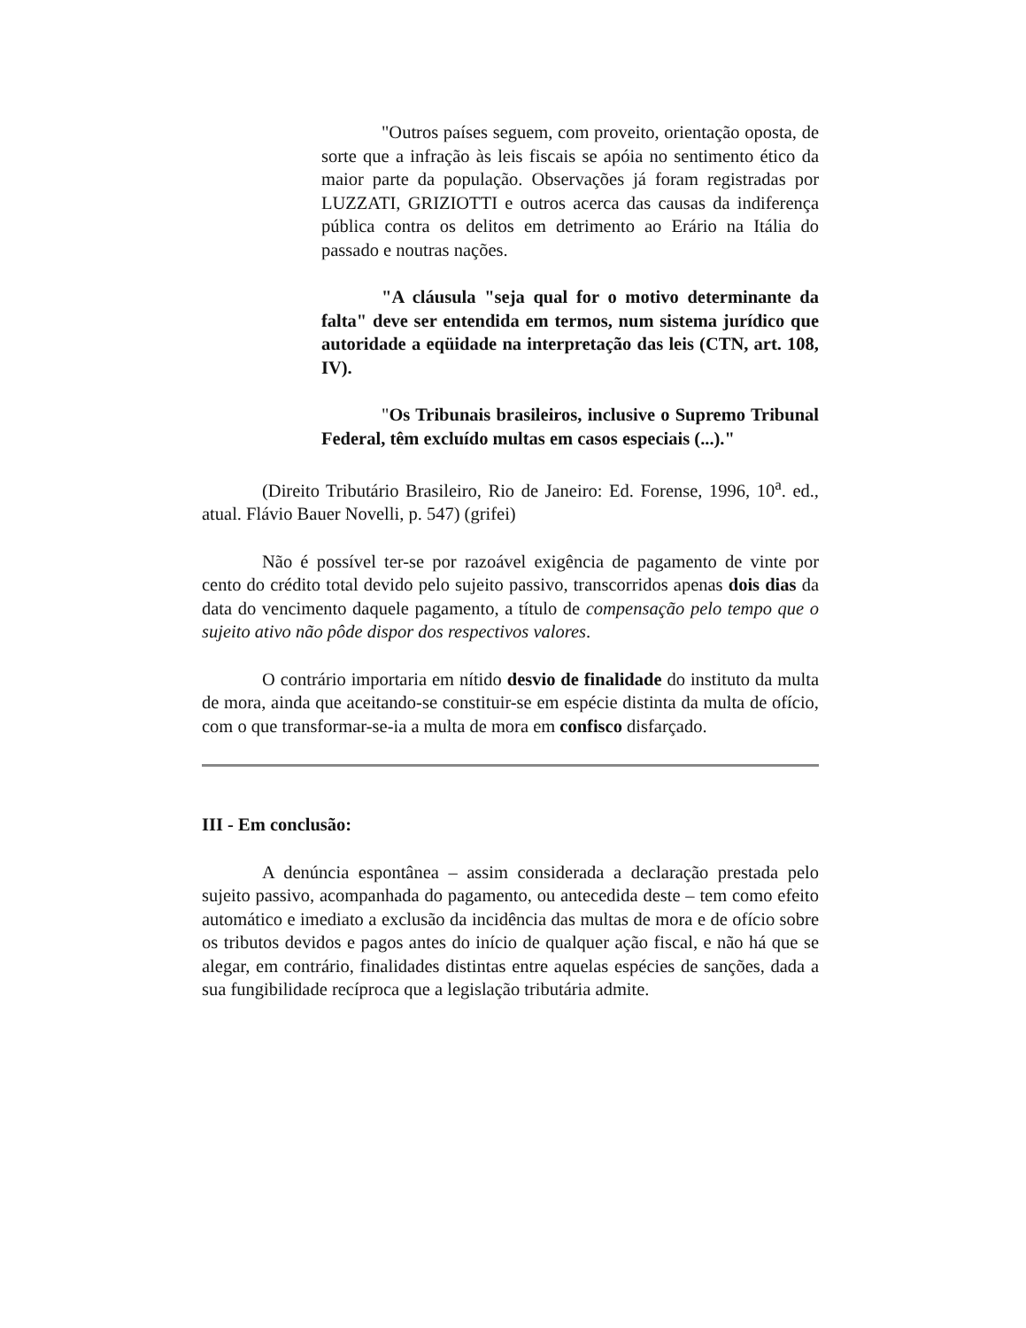"Outros países seguem, com proveito, orientação oposta, de sorte que a infração às leis fiscais se apóia no sentimento ético da maior parte da população. Observações já foram registradas por LUZZATI, GRIZIOTTI e outros acerca das causas da indiferença pública contra os delitos em detrimento ao Erário na Itália do passado e noutras nações.
"A cláusula "seja qual for o motivo determinante da falta" deve ser entendida em termos, num sistema jurídico que autoridade a eqüidade na interpretação das leis (CTN, art. 108, IV).
"Os Tribunais brasileiros, inclusive o Supremo Tribunal Federal, têm excluído multas em casos especiais (...)."
(Direito Tributário Brasileiro, Rio de Janeiro: Ed. Forense, 1996, 10<sup>a</sup>. ed., atual. Flávio Bauer Novelli, p. 547) (grifei)
Não é possível ter-se por razoável exigência de pagamento de vinte por cento do crédito total devido pelo sujeito passivo, transcorridos apenas dois dias da data do vencimento daquele pagamento, a título de compensação pelo tempo que o sujeito ativo não pôde dispor dos respectivos valores.
O contrário importaria em nítido desvio de finalidade do instituto da multa de mora, ainda que aceitando-se constituir-se em espécie distinta da multa de ofício, com o que transformar-se-ia a multa de mora em confisco disfarçado.
III - Em conclusão:
A denúncia espontânea – assim considerada a declaração prestada pelo sujeito passivo, acompanhada do pagamento, ou antecedida deste – tem como efeito automático e imediato a exclusão da incidência das multas de mora e de ofício sobre os tributos devidos e pagos antes do início de qualquer ação fiscal, e não há que se alegar, em contrário, finalidades distintas entre aquelas espécies de sanções, dada a sua fungibilidade recíproca que a legislação tributária admite.